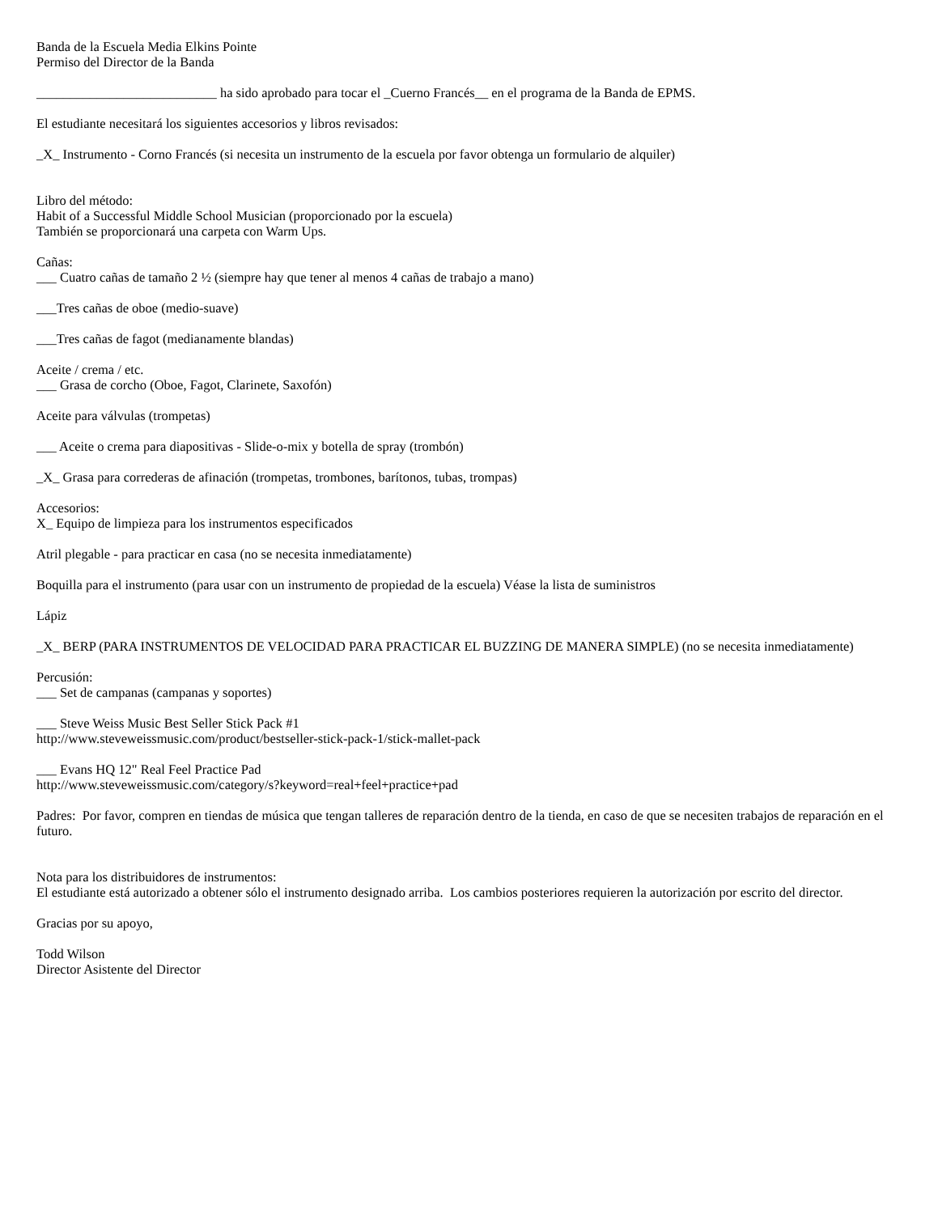Banda de la Escuela Media Elkins Pointe
Permiso del Director de la Banda
___________________________ ha sido aprobado para tocar el _Cuerno Francés__ en el programa de la Banda de EPMS.
El estudiante necesitará los siguientes accesorios y libros revisados:
_X_ Instrumento - Corno Francés (si necesita un instrumento de la escuela por favor obtenga un formulario de alquiler)
Libro del método:
Habit of a Successful Middle School Musician (proporcionado por la escuela)
También se proporcionará una carpeta con Warm Ups.
Cañas:
___ Cuatro cañas de tamaño 2 ½ (siempre hay que tener al menos 4 cañas de trabajo a mano)
___Tres cañas de oboe (medio-suave)
___Tres cañas de fagot (medianamente blandas)
Aceite / crema / etc.
___ Grasa de corcho (Oboe, Fagot, Clarinete, Saxofón)
Aceite para válvulas (trompetas)
___ Aceite o crema para diapositivas - Slide-o-mix y botella de spray (trombón)
_X_ Grasa para correderas de afinación (trompetas, trombones, barítonos, tubas, trompas)
Accesorios:
X_ Equipo de limpieza para los instrumentos especificados
Atril plegable - para practicar en casa (no se necesita inmediatamente)
Boquilla para el instrumento (para usar con un instrumento de propiedad de la escuela) Véase la lista de suministros
Lápiz
_X_ BERP (PARA INSTRUMENTOS DE VELOCIDAD PARA PRACTICAR EL BUZZING DE MANERA SIMPLE) (no se necesita inmediatamente)
Percusión:
___ Set de campanas (campanas y soportes)
___ Steve Weiss Music Best Seller Stick Pack #1
http://www.steveweissmusic.com/product/bestseller-stick-pack-1/stick-mallet-pack
___ Evans HQ 12" Real Feel Practice Pad
http://www.steveweissmusic.com/category/s?keyword=real+feel+practice+pad
Padres: Por favor, compren en tiendas de música que tengan talleres de reparación dentro de la tienda, en caso de que se necesiten trabajos de reparación en el futuro.
Nota para los distribuidores de instrumentos:
El estudiante está autorizado a obtener sólo el instrumento designado arriba. Los cambios posteriores requieren la autorización por escrito del director.
Gracias por su apoyo,
Todd Wilson
Director Asistente del Director